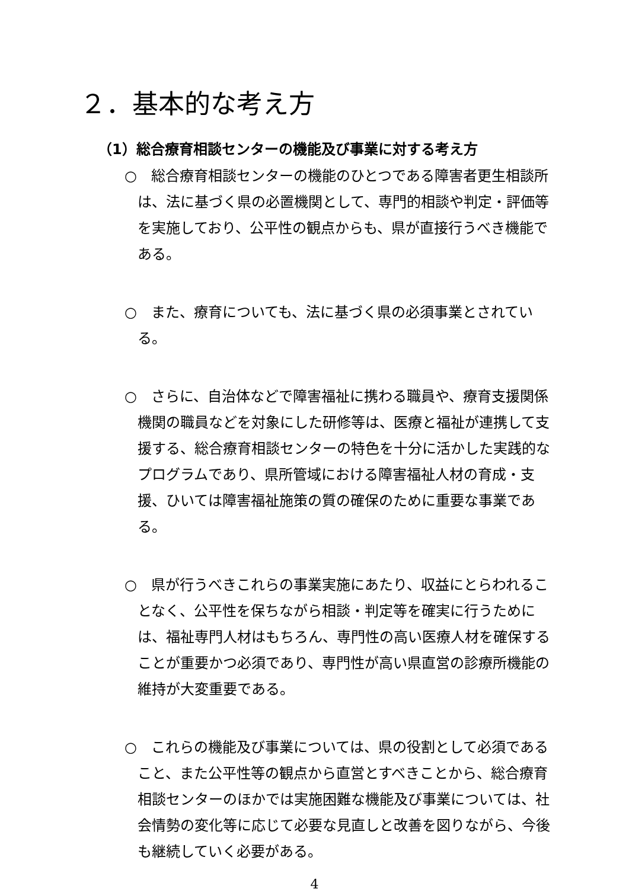２．基本的な考え方
（1）総合療育相談センターの機能及び事業に対する考え方
○　総合療育相談センターの機能のひとつである障害者更生相談所は、法に基づく県の必置機関として、専門的相談や判定・評価等を実施しており、公平性の観点からも、県が直接行うべき機能である。
○　また、療育についても、法に基づく県の必須事業とされている。
○　さらに、自治体などで障害福祉に携わる職員や、療育支援関係機関の職員などを対象にした研修等は、医療と福祉が連携して支援する、総合療育相談センターの特色を十分に活かした実践的なプログラムであり、県所管域における障害福祉人材の育成・支援、ひいては障害福祉施策の質の確保のために重要な事業である。
○　県が行うべきこれらの事業実施にあたり、収益にとらわれることなく、公平性を保ちながら相談・判定等を確実に行うためには、福祉専門人材はもちろん、専門性の高い医療人材を確保することが重要かつ必須であり、専門性が高い県直営の診療所機能の維持が大変重要である。
○　これらの機能及び事業については、県の役割として必須であること、また公平性等の観点から直営とすべきことから、総合療育相談センターのほかでは実施困難な機能及び事業については、社会情勢の変化等に応じて必要な見直しと改善を図りながら、今後も継続していく必要がある。
4